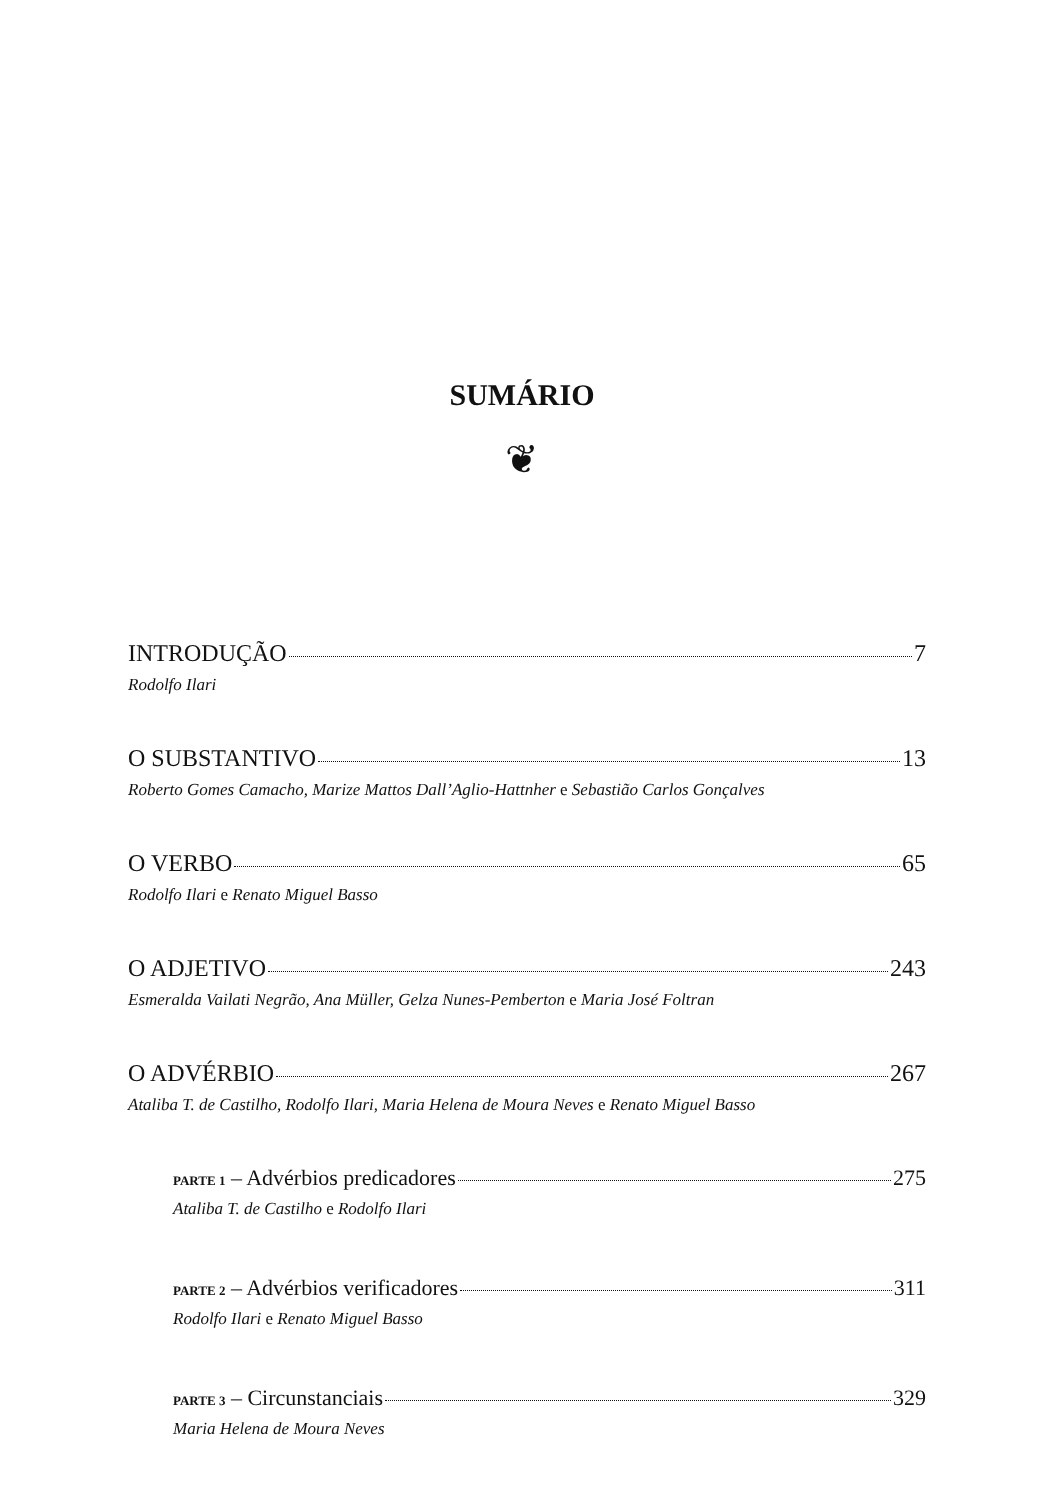SUMÁRIO
❦
INTRODUÇÃO 7
Rodolfo Ilari
O SUBSTANTIVO 13
Roberto Gomes Camacho, Marize Mattos Dall’Aglio-Hattnher e Sebastião Carlos Gonçalves
O VERBO 65
Rodolfo Ilari e Renato Miguel Basso
O ADJETIVO 243
Esmeralda Vailati Negrão, Ana Müller, Gelza Nunes-Pemberton e Maria José Foltran
O ADVÉRBIO 267
Ataliba T. de Castilho, Rodolfo Ilari, Maria Helena de Moura Neves e Renato Miguel Basso
PARTE 1 – Advérbios predicadores 275
Ataliba T. de Castilho e Rodolfo Ilari
PARTE 2 – Advérbios verificadores 311
Rodolfo Ilari e Renato Miguel Basso
PARTE 3 – Circunstanciais 329
Maria Helena de Moura Neves